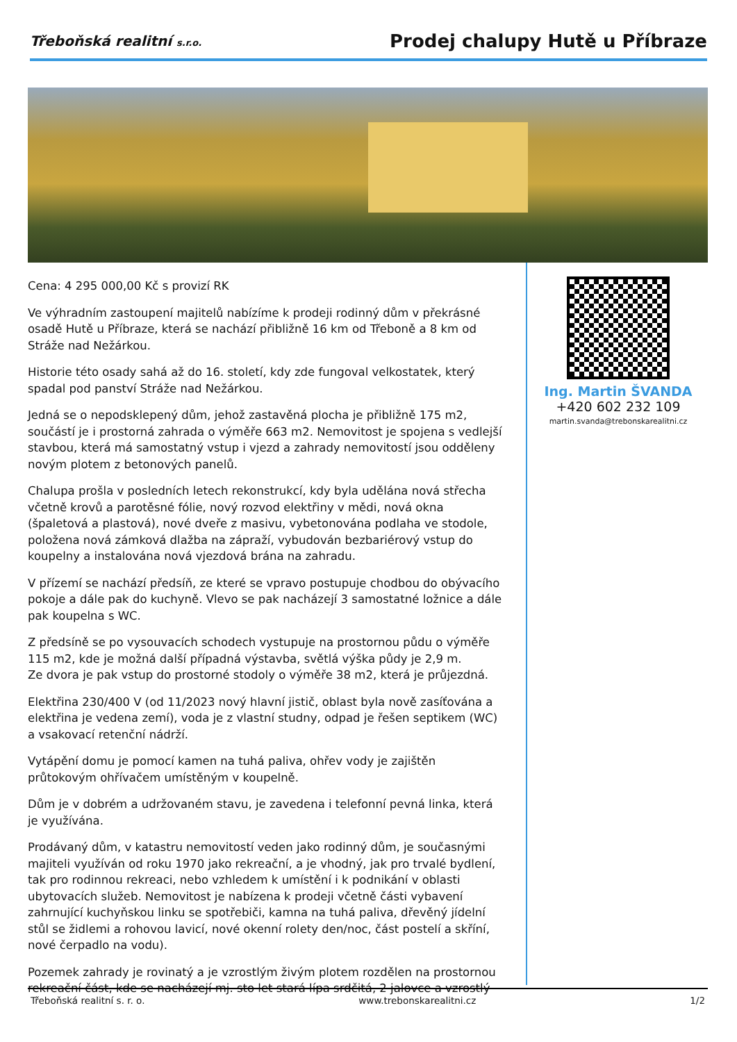Třeboňská realitní s.r.o.
Prodej chalupy Hutě u Příbraze
Cena: 4 295 000,00 Kč s provizí RK
Ve výhradním zastoupení majitelů nabízíme k prodeji rodinný dům v překrásné osadě Hutě u Příbraze, která se nachází přibližně 16 km od Třeboně a 8 km od Stráže nad Nežárkou.
Historie této osady sahá až do 16. století, kdy zde fungoval velkostatek, který spadal pod panství Stráže nad Nežárkou.
Jedná se o nepodsklepený dům, jehož zastavěná plocha je přibližně 175 m2, součástí je i prostorná zahrada o výměře 663 m2. Nemovitost je spojena s vedlejší stavbou, která má samostatný vstup i vjezd a zahrady nemovitostí jsou odděleny novým plotem z betonových panelů.
Chalupa prošla v posledních letech rekonstrukcí, kdy byla udělána nová střecha včetně krovů a parotěsné fólie, nový rozvod elektřiny v mědi, nová okna (špaletová a plastová), nové dveře z masivu, vybetonována podlaha ve stodole, položena nová zámková dlažba na zápraží, vybudován bezbariérový vstup do koupelny a instalována nová vjezdová brána na zahradu.
V přízemí se nachází předsíň, ze které se vpravo postupuje chodbou do obývacího pokoje a dále pak do kuchyně. Vlevo se pak nacházejí 3 samostatné ložnice a dále pak koupelna s WC.
Z předsíně se po vysouvacích schodech vystupuje na prostornou půdu o výměře 115 m2, kde je možná další případná výstavba, světlá výška půdy je 2,9 m.
Ze dvora je pak vstup do prostorné stodoly o výměře 38 m2, která je průjezdná.
Elektřina 230/400 V (od 11/2023 nový hlavní jistič, oblast byla nově zasíťována a elektřina je vedena zemí), voda je z vlastní studny, odpad je řešen septikem (WC) a vsakovací retenční nádrží.
Vytápění domu je pomocí kamen na tuhá paliva, ohřev vody je zajištěn průtokovým ohřívačem umístěným v koupelně.
Dům je v dobrém a udržovaném stavu, je zavedena i telefonní pevná linka, která je využívána.
Prodávaný dům, v katastru nemovitostí veden jako rodinný dům, je současnými majiteli využíván od roku 1970 jako rekreační, a je vhodný, jak pro trvalé bydlení, tak pro rodinnou rekreaci, nebo vzhledem k umístění i k podnikání v oblasti ubytovacích služeb. Nemovitost je nabízena k prodeji včetně části vybavení zahrnující kuchyňskou linku se spotřebiči, kamna na tuhá paliva, dřevěný jídelní stůl se židlemi a rohovou lavicí, nové okenní rolety den/noc, část postelí a skříní, nové čerpadlo na vodu).
Pozemek zahrady je rovinatý a je vzrostlým živým plotem rozdělen na prostornou rekreační část, kde se nacházejí mj. sto let stará lípa srdčitá, 2 jalovce a vzrostlý
Ing. Martin ŠVANDA
+420 602 232 109
martin.svanda@trebonskarealitni.cz
Třeboňská realitní s. r. o. www.trebonskarealitni.cz 1/2